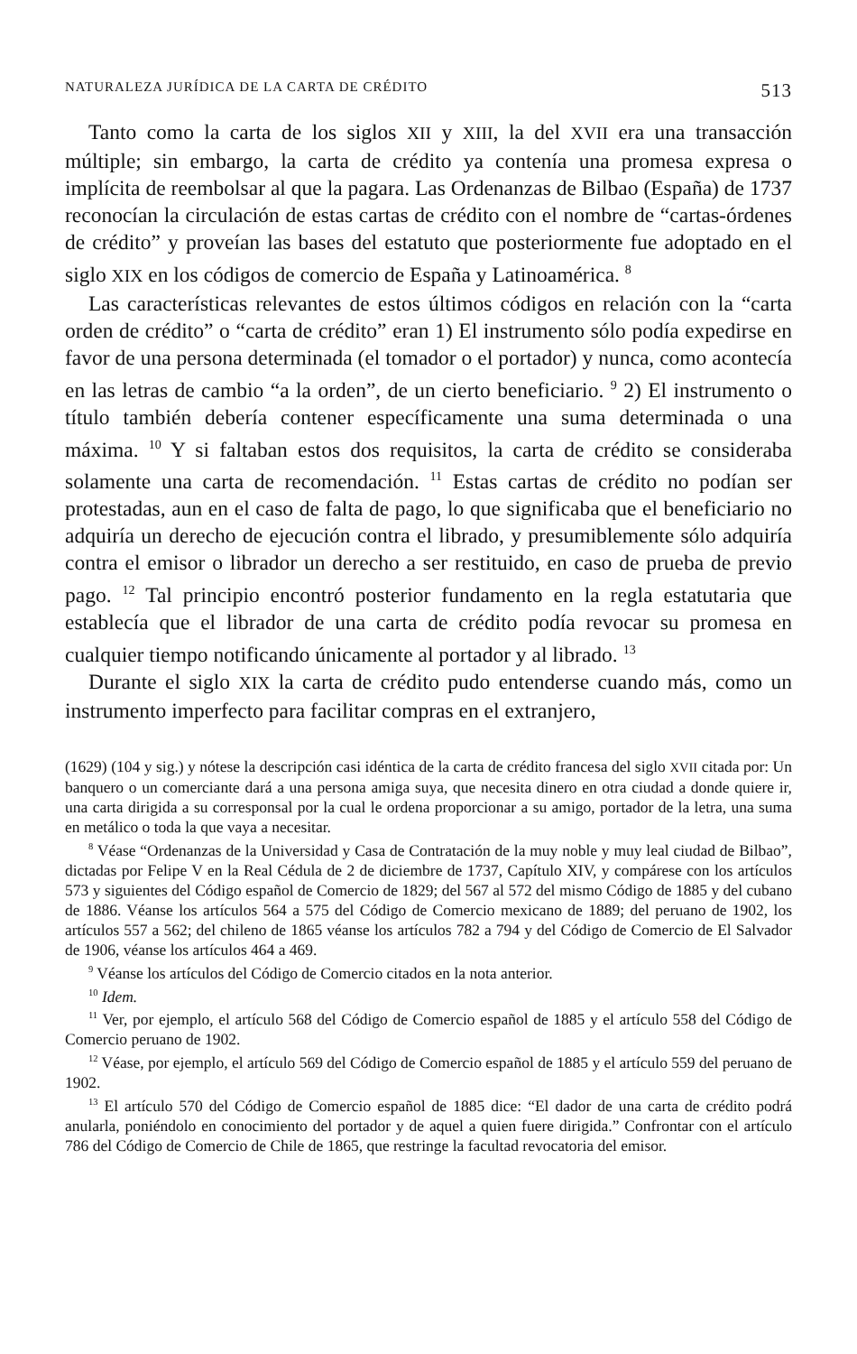NATURALEZA JURÍDICA DE LA CARTA DE CRÉDITO 513
Tanto como la carta de los siglos XII y XIII, la del XVII era una transacción múltiple; sin embargo, la carta de crédito ya contenía una promesa expresa o implícita de reembolsar al que la pagara. Las Ordenanzas de Bilbao (España) de 1737 reconocían la circulación de estas cartas de crédito con el nombre de “cartas-órdenes de crédito” y proveían las bases del estatuto que posteriormente fue adoptado en el siglo XIX en los códigos de comercio de España y Latinoamérica. <sup>8</sup>
Las características relevantes de estos últimos códigos en relación con la “carta orden de crédito” o “carta de crédito” eran 1) El instrumento sólo podía expedirse en favor de una persona determinada (el tomador o el portador) y nunca, como acontecía en las letras de cambio “a la orden”, de un cierto beneficiario. <sup>9</sup> 2) El instrumento o título también debería contener específicamente una suma determinada o una máxima. <sup>10</sup> Y si faltaban estos dos requisitos, la carta de crédito se consideraba solamente una carta de recomendación. <sup>11</sup> Estas cartas de crédito no podían ser protestadas, aun en el caso de falta de pago, lo que significaba que el beneficiario no adquiría un derecho de ejecución contra el librado, y presumiblemente sólo adquiría contra el emisor o librador un derecho a ser restituido, en caso de prueba de previo pago. <sup>12</sup> Tal principio encontró posterior fundamento en la regla estatutaria que establecía que el librador de una carta de crédito podía revocar su promesa en cualquier tiempo notificando únicamente al portador y al librado. <sup>13</sup>
Durante el siglo XIX la carta de crédito pudo entenderse cuando más, como un instrumento imperfecto para facilitar compras en el extranjero,
(1629) (104 y sig.) y nótese la descripción casi idéntica de la carta de crédito francesa del siglo XVII citada por: Un banquero o un comerciante dará a una persona amiga suya, que necesita dinero en otra ciudad a donde quiere ir, una carta dirigida a su corresponsal por la cual le ordena proporcionar a su amigo, portador de la letra, una suma en metálico o toda la que vaya a necesitar.
<sup>8</sup> Véase “Ordenanzas de la Universidad y Casa de Contratación de la muy noble y muy leal ciudad de Bilbao”, dictadas por Felipe V en la Real Cédula de 2 de diciembre de 1737, Capítulo XIV, y compárese con los artículos 573 y siguientes del Código español de Comercio de 1829; del 567 al 572 del mismo Código de 1885 y del cubano de 1886. Véanse los artículos 564 a 575 del Código de Comercio mexicano de 1889; del peruano de 1902, los artículos 557 a 562; del chileno de 1865 véanse los artículos 782 a 794 y del Código de Comercio de El Salvador de 1906, véanse los artículos 464 a 469.
<sup>9</sup> Véanse los artículos del Código de Comercio citados en la nota anterior.
<sup>10</sup> Idem.
<sup>11</sup> Ver, por ejemplo, el artículo 568 del Código de Comercio español de 1885 y el artículo 558 del Código de Comercio peruano de 1902.
<sup>12</sup> Véase, por ejemplo, el artículo 569 del Código de Comercio español de 1885 y el artículo 559 del peruano de 1902.
<sup>13</sup> El artículo 570 del Código de Comercio español de 1885 dice: “El dador de una carta de crédito podrá anularla, poniéndolo en conocimiento del portador y de aquel a quien fuere dirigida.” Confrontar con el artículo 786 del Código de Comercio de Chile de 1865, que restringe la facultad revocatoria del emisor.